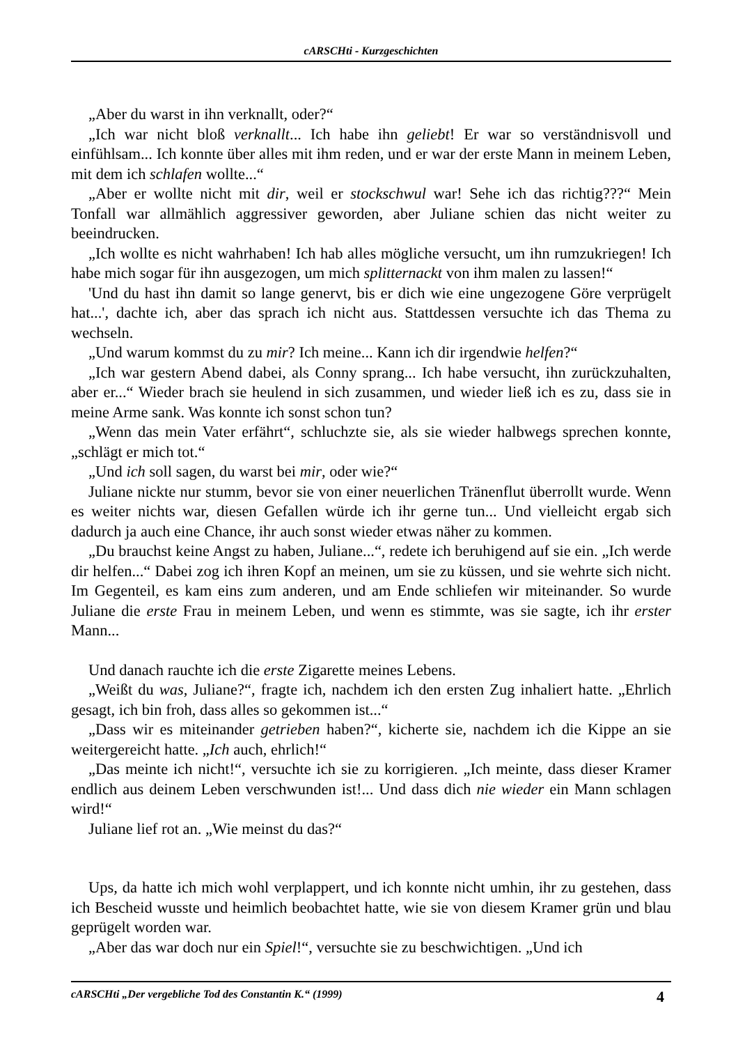cARSCHti - Kurzgeschichten
„Aber du warst in ihn verknallt, oder?“
„Ich war nicht bloß verknallt... Ich habe ihn geliebt! Er war so verständnisvoll und einfühlsam... Ich konnte über alles mit ihm reden, und er war der erste Mann in meinem Leben, mit dem ich schlafen wollte...“
„Aber er wollte nicht mit dir, weil er stockschwul war! Sehe ich das richtig???“ Mein Tonfall war allmählich aggressiver geworden, aber Juliane schien das nicht weiter zu beeindrucken.
„Ich wollte es nicht wahrhaben! Ich hab alles mögliche versucht, um ihn rumzukriegen! Ich habe mich sogar für ihn ausgezogen, um mich splitternackt von ihm malen zu lassen!“
'Und du hast ihn damit so lange genervt, bis er dich wie eine ungezogene Göre verprügelt hat...', dachte ich, aber das sprach ich nicht aus. Stattdessen versuchte ich das Thema zu wechseln.
„Und warum kommst du zu mir? Ich meine... Kann ich dir irgendwie helfen?“
„Ich war gestern Abend dabei, als Conny sprang... Ich habe versucht, ihn zurückzuhalten, aber er...“ Wieder brach sie heulend in sich zusammen, und wieder ließ ich es zu, dass sie in meine Arme sank. Was konnte ich sonst schon tun?
„Wenn das mein Vater erfährt“, schluchzte sie, als sie wieder halbwegs sprechen konnte, „schlägt er mich tot.“
„Und ich soll sagen, du warst bei mir, oder wie?“
Juliane nickte nur stumm, bevor sie von einer neuerlichen Tränenflut überrollt wurde. Wenn es weiter nichts war, diesen Gefallen würde ich ihr gerne tun... Und vielleicht ergab sich dadurch ja auch eine Chance, ihr auch sonst wieder etwas näher zu kommen.
„Du brauchst keine Angst zu haben, Juliane...“, redete ich beruhigend auf sie ein. „Ich werde dir helfen...“ Dabei zog ich ihren Kopf an meinen, um sie zu küssen, und sie wehrte sich nicht. Im Gegenteil, es kam eins zum anderen, und am Ende schliefen wir miteinander. So wurde Juliane die erste Frau in meinem Leben, und wenn es stimmte, was sie sagte, ich ihr erster Mann...
Und danach rauchte ich die erste Zigarette meines Lebens.
„Weißt du was, Juliane?“, fragte ich, nachdem ich den ersten Zug inhaliert hatte. „Ehrlich gesagt, ich bin froh, dass alles so gekommen ist...“
„Dass wir es miteinander getrieben haben?“, kicherte sie, nachdem ich die Kippe an sie weitergereicht hatte. „Ich auch, ehrlich!“
„Das meinte ich nicht!“, versuchte ich sie zu korrigieren. „Ich meinte, dass dieser Kramer endlich aus deinem Leben verschwunden ist!... Und dass dich nie wieder ein Mann schlagen wird!“
Juliane lief rot an. „Wie meinst du das?“
Ups, da hatte ich mich wohl verplappert, und ich konnte nicht umhin, ihr zu gestehen, dass ich Bescheid wusste und heimlich beobachtet hatte, wie sie von diesem Kramer grün und blau geprügelt worden war.
„Aber das war doch nur ein Spiel!“, versuchte sie zu beschwichtigen. „Und ich
cARSCHti „Der vergebliche Tod des Constantin K.“ (1999) 4